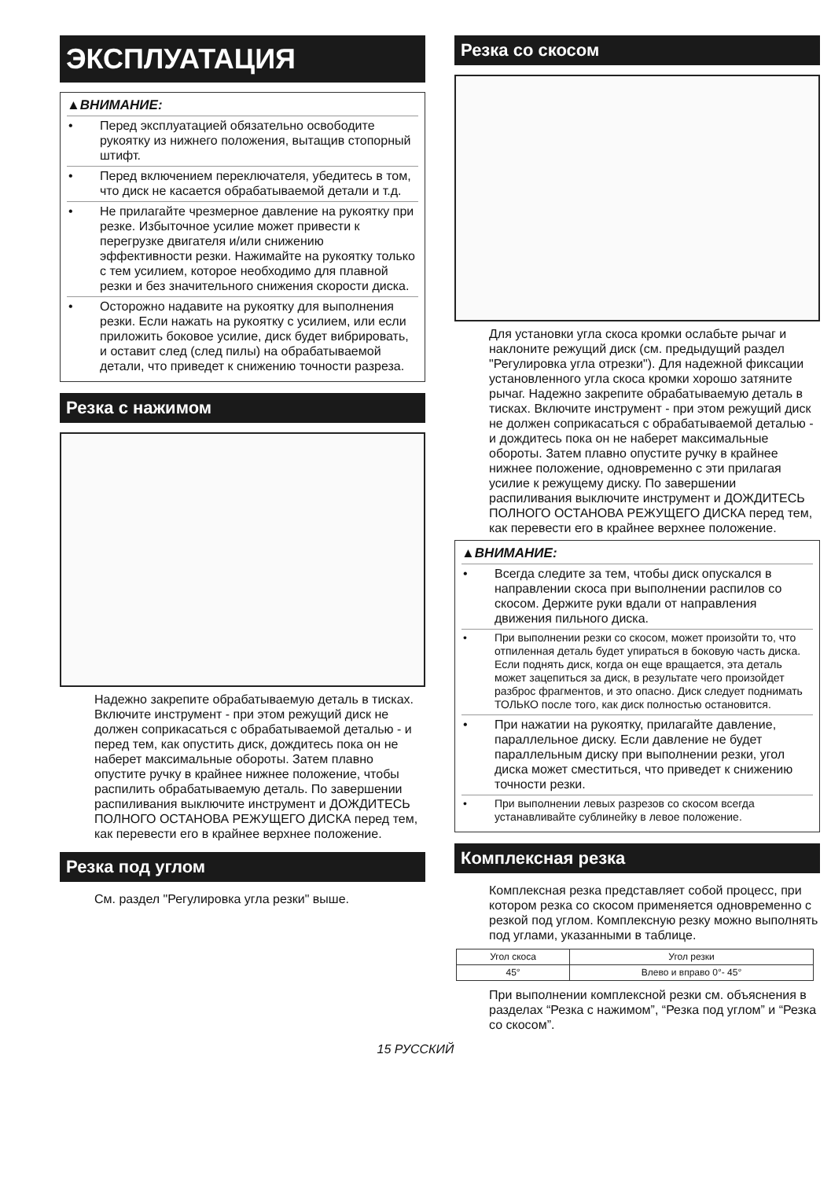ЭКСПЛУАТАЦИЯ
▲ВНИМАНИЕ:
• Перед эксплуатацией обязательно освободите рукоятку из нижнего положения, вытащив стопорный штифт.
• Перед включением переключателя, убедитесь в том, что диск не касается обрабатываемой детали и т.д.
• Не прилагайте чрезмерное давление на рукоятку при резке. Избыточное усилие может привести к перегрузке двигателя и/или снижению эффективности резки. Нажимайте на рукоятку только с тем усилием, которое необходимо для плавной резки и без значительного снижения скорости диска.
• Осторожно надавите на рукоятку для выполнения резки. Если нажать на рукоятку с усилием, или если приложить боковое усилие, диск будет вибрировать, и оставит след (след пилы) на обрабатываемой детали, что приведет к снижению точности разреза.
Резка с нажимом
Надежно закрепите обрабатываемую деталь в тисках. Включите инструмент - при этом режущий диск не должен соприкасаться с обрабатываемой деталью - и перед тем, как опустить диск, дождитесь пока он не наберет максимальные обороты. Затем плавно опустите ручку в крайнее нижнее положение, чтобы распилить обрабатываемую деталь. По завершении распиливания выключите инструмент и ДОЖДИТЕСЬ ПОЛНОГО ОСТАНОВА РЕЖУЩЕГО ДИСКА перед тем, как перевести его в крайнее верхнее положение.
Резка под углом
См. раздел "Регулировка угла резки" выше.
Резка со скосом
Для установки угла скоса кромки ослабьте рычаг и наклоните режущий диск (см. предыдущий раздел "Регулировка угла отрезки"). Для надежной фиксации установленного угла скоса кромки хорошо затяните рычаг. Надежно закрепите обрабатываемую деталь в тисках. Включите инструмент - при этом режущий диск не должен соприкасаться с обрабатываемой деталью - и дождитесь пока он не наберет максимальные обороты. Затем плавно опустите ручку в крайнее нижнее положение, одновременно с эти прилагая усилие к режущему диску. По завершении распиливания выключите инструмент и ДОЖДИТЕСЬ ПОЛНОГО ОСТАНОВА РЕЖУЩЕГО ДИСКА перед тем, как перевести его в крайнее верхнее положение.
▲ВНИМАНИЕ:
• Всегда следите за тем, чтобы диск опускался в направлении скоса при выполнении распилов со скосом. Держите руки вдали от направления движения пильного диска.
• При выполнении резки со скосом, может произойти то, что отпиленная деталь будет упираться в боковую часть диска. Если поднять диск, когда он еще вращается, эта деталь может зацепиться за диск, в результате чего произойдет разброс фрагментов, и это опасно. Диск следует поднимать ТОЛЬКО после того, как диск полностью остановится.
• При нажатии на рукоятку, прилагайте давление, параллельное диску. Если давление не будет параллельным диску при выполнении резки, угол диска может сместиться, что приведет к снижению точности резки.
• При выполнении левых разрезов со скосом всегда устанавливайте сублинейку в левое положение.
Комплексная резка
Комплексная резка представляет собой процесс, при котором резка со скосом применяется одновременно с резкой под углом. Комплексную резку можно выполнять под углами, указанными в таблице.
| Угол скоса | Угол резки |
| --- | --- |
| 45° | Влево и вправо 0°- 45° |
При выполнении комплексной резки см. объяснения в разделах “Резка с нажимом”, “Резка под углом” и “Резка со скосом”.
15 РУССКИЙ